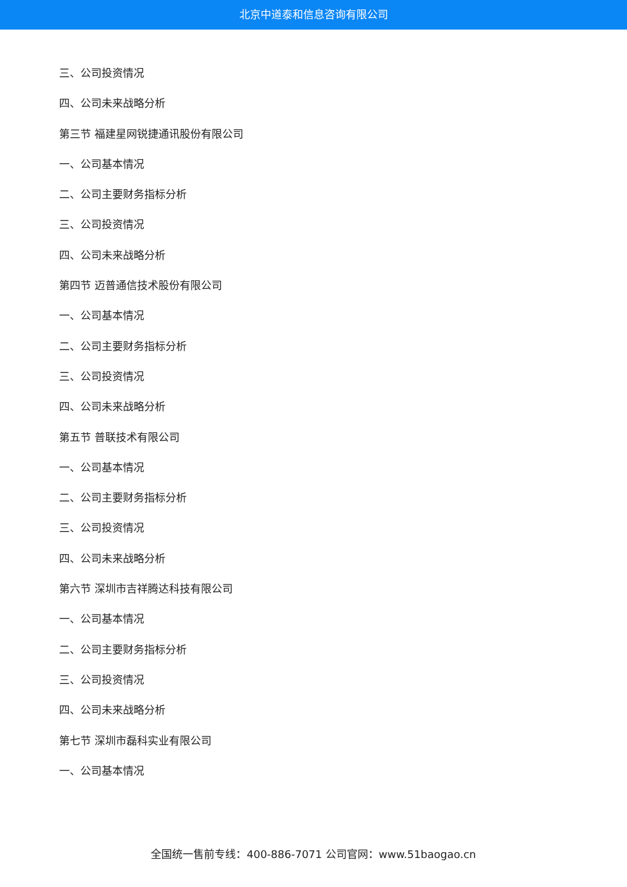北京中道泰和信息咨询有限公司
三、公司投资情况
四、公司未来战略分析
第三节 福建星网锐捷通讯股份有限公司
一、公司基本情况
二、公司主要财务指标分析
三、公司投资情况
四、公司未来战略分析
第四节 迈普通信技术股份有限公司
一、公司基本情况
二、公司主要财务指标分析
三、公司投资情况
四、公司未来战略分析
第五节 普联技术有限公司
一、公司基本情况
二、公司主要财务指标分析
三、公司投资情况
四、公司未来战略分析
第六节 深圳市吉祥腾达科技有限公司
一、公司基本情况
二、公司主要财务指标分析
三、公司投资情况
四、公司未来战略分析
第七节 深圳市磊科实业有限公司
一、公司基本情况
全国统一售前专线：400-886-7071 公司官网：www.51baogao.cn